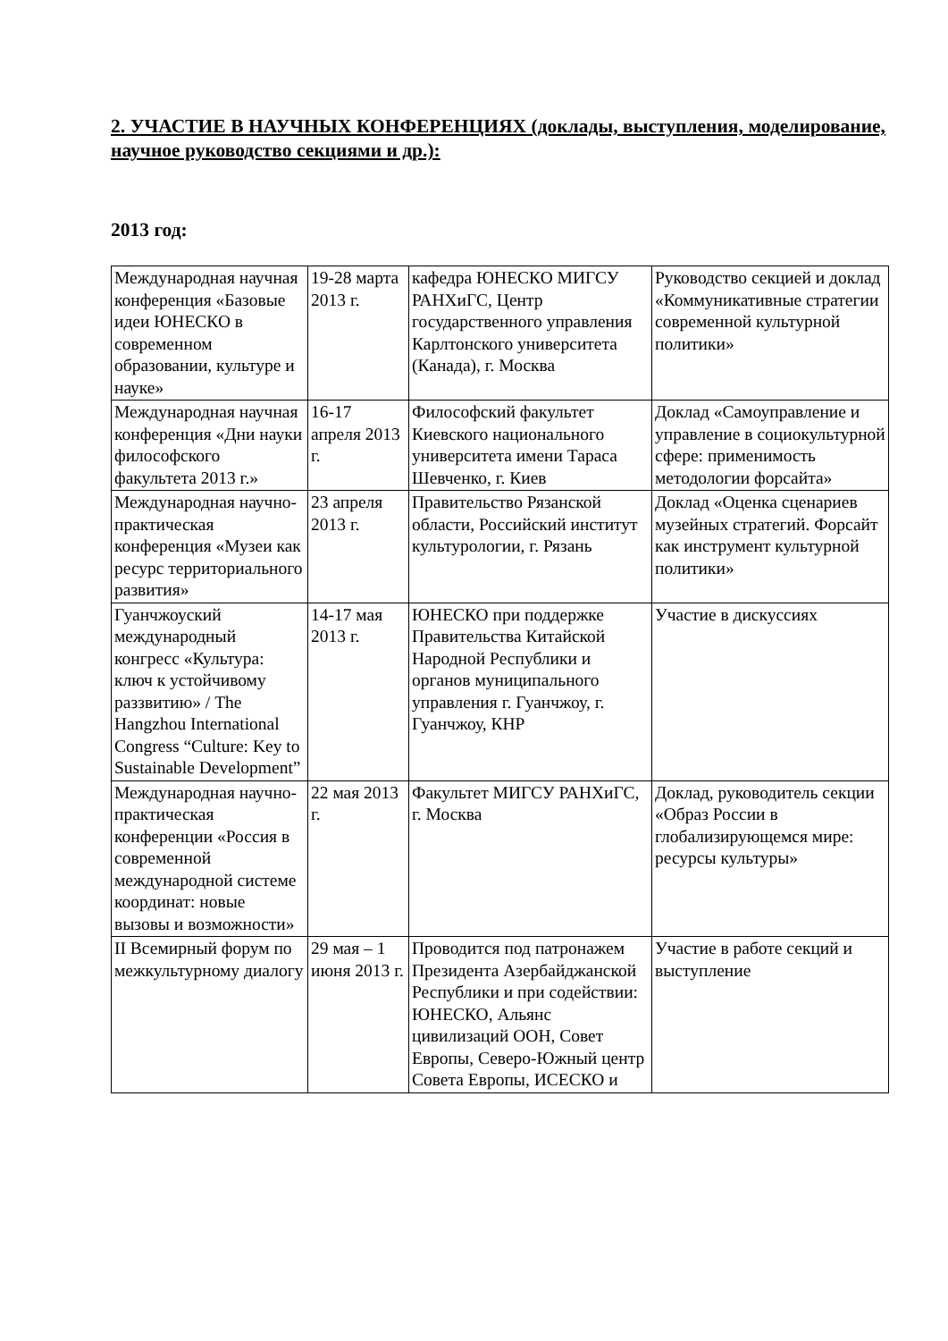2. УЧАСТИЕ В НАУЧНЫХ КОНФЕРЕНЦИЯХ (доклады, выступления, моделирование, научное руководство секциями и др.):
2013 год:
| Международная научная конференция «Базовые идеи ЮНЕСКО в современном образовании, культуре и науке» | 19-28 марта 2013 г. | кафедра ЮНЕСКО МИГСУ РАНХиГС, Центр государственного управления Карлтонского университета (Канада), г. Москва | Руководство секцией и доклад «Коммуникативные стратегии современной культурной политики» |
| Международная научная конференция «Дни науки философского факультета 2013 г.» | 16-17 апреля 2013 г. | Философский факультет Киевского национального университета имени Тараса Шевченко, г. Киев | Доклад «Самоуправление и управление в социокультурной сфере: применимость методологии форсайта» |
| Международная научно-практическая конференция «Музеи как ресурс территориального развития» | 23 апреля 2013 г. | Правительство Рязанской области, Российский институт культурологии, г. Рязань | Доклад «Оценка сценариев музейных стратегий. Форсайт как инструмент культурной политики» |
| Гуанчжоуский международный конгресс «Культура: ключ к устойчивому раззвитию» / The Hangzhou International Congress “Culture: Key to Sustainable Development” | 14-17 мая 2013 г. | ЮНЕСКО при поддержке Правительства Китайской Народной Республики и органов муниципального управления г. Гуанчжоу, г. Гуанчжоу, КНР | Участие в дискуссиях |
| Международная научно-практическая конференции «Россия в современной международной системе координат: новые вызовы и возможности» | 22 мая 2013 г. | Факультет МИГСУ РАНХиГС, г. Москва | Доклад, руководитель секции «Образ России в глобализирующемся мире: ресурсы культуры» |
| II Всемирный форум по межкультурному диалогу | 29 мая – 1 июня 2013 г. | Проводится под патронажем Президента Азербайджанской Республики и при содействии: ЮНЕСКО, Альянс цивилизаций ООН, Совет Европы, Северо-Южный центр Совета Европы, ИСЕСКО и | Участие в работе секций и выступление |